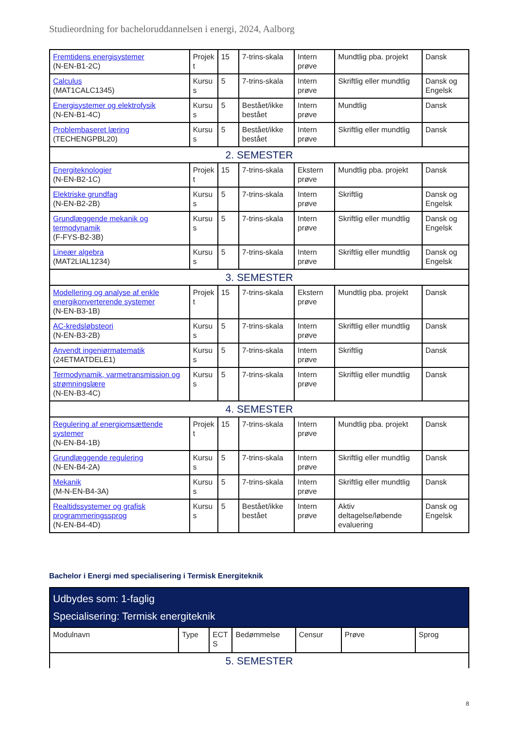Studieordning for bacheloruddannelsen i energi, 2024, Aalborg
| Fremtidens energisystemer (N-EN-B1-2C) | Projek t | 15 | 7-trins-skala | Intern prøve | Mundtlig pba. projekt | Dansk |
| Calculus (MAT1CALC1345) | Kursu s | 5 | 7-trins-skala | Intern prøve | Skriftlig eller mundtlig | Dansk og Engelsk |
| Energisystemer og elektrofysik (N-EN-B1-4C) | Kursu s | 5 | Bestået/ikke bestået | Intern prøve | Mundtlig | Dansk |
| Problembaseret læring (TECHENGPBL20) | Kursu s | 5 | Bestået/ikke bestået | Intern prøve | Skriftlig eller mundtlig | Dansk |
| 2. SEMESTER | | | | | | |
| Energiteknologier (N-EN-B2-1C) | Projek t | 15 | 7-trins-skala | Ekstern prøve | Mundtlig pba. projekt | Dansk |
| Elektriske grundfag (N-EN-B2-2B) | Kursu s | 5 | 7-trins-skala | Intern prøve | Skriftlig | Dansk og Engelsk |
| Grundlæggende mekanik og termodynamik (F-FYS-B2-3B) | Kursu s | 5 | 7-trins-skala | Intern prøve | Skriftlig eller mundtlig | Dansk og Engelsk |
| Lineær algebra (MAT2LIAL1234) | Kursu s | 5 | 7-trins-skala | Intern prøve | Skriftlig eller mundtlig | Dansk og Engelsk |
| 3. SEMESTER | | | | | | |
| Modellering og analyse af enkle energikonverterende systemer (N-EN-B3-1B) | Projek t | 15 | 7-trins-skala | Ekstern prøve | Mundtlig pba. projekt | Dansk |
| AC-kredsløbsteori (N-EN-B3-2B) | Kursu s | 5 | 7-trins-skala | Intern prøve | Skriftlig eller mundtlig | Dansk |
| Anvendt ingeniørmatematik (24ETMATDELE1) | Kursu s | 5 | 7-trins-skala | Intern prøve | Skriftlig | Dansk |
| Termodynamik, varmetransmission og strømningslære (N-EN-B3-4C) | Kursu s | 5 | 7-trins-skala | Intern prøve | Skriftlig eller mundtlig | Dansk |
| 4. SEMESTER | | | | | | |
| Regulering af energiomsættende systemer (N-EN-B4-1B) | Projek t | 15 | 7-trins-skala | Intern prøve | Mundtlig pba. projekt | Dansk |
| Grundlæggende regulering (N-EN-B4-2A) | Kursu s | 5 | 7-trins-skala | Intern prøve | Skriftlig eller mundtlig | Dansk |
| Mekanik (M-N-EN-B4-3A) | Kursu s | 5 | 7-trins-skala | Intern prøve | Skriftlig eller mundtlig | Dansk |
| Realtidssystemer og grafisk programmeringssprog (N-EN-B4-4D) | Kursu s | 5 | Bestået/ikke bestået | Intern prøve | Aktiv deltagelse/løbende evaluering | Dansk og Engelsk |
Bachelor i Energi med specialisering i Termisk Energiteknik
| Udbydes som: 1-faglig Specialisering: Termisk energiteknik | | | | | | |
| Modulnavn | Type | ECT S | Bedømmelse | Censur | Prøve | Sprog |
| 5. SEMESTER | | | | | | |
8